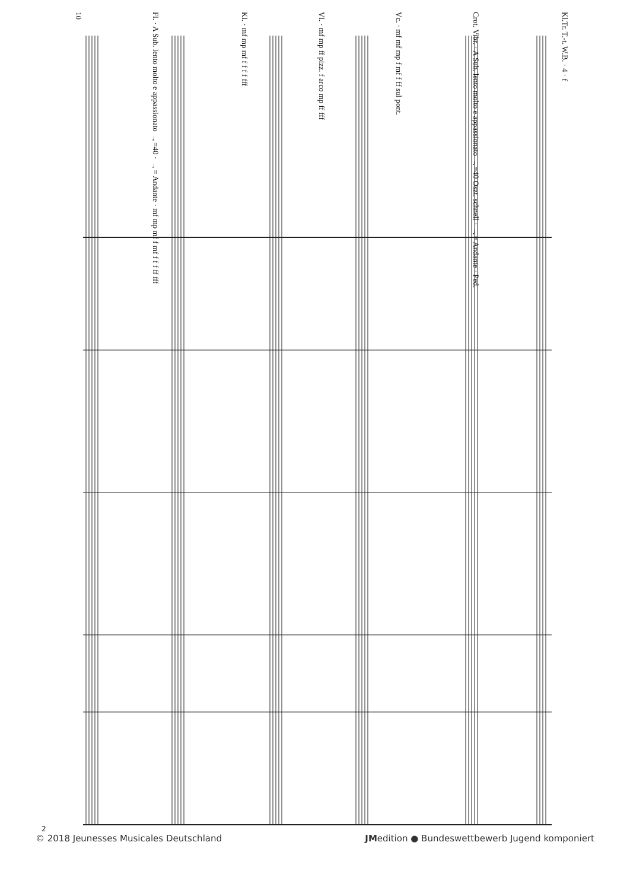10
Fl. · A Sub. lento molto e appassionato ♩=40 · ♩= Andante · mf mp mf f mf f f f ff fff
Kl. · mf mp mf f f f f fff
Vl. · mf mp ff pizz. f arco mp ff fff
Vc. · mf mf mp f mf f ff sul pont.
Crot. Vibr. · A Sub. lento molto e appassionato ♩=40 Oszt. schnell · ♩= Andante · Ped.
Kl.Tr. T.-t. W.B. · 4 · f
2
© 2018 Jeunesses Musicales Deutschland JMedition ● Bundeswettbewerb Jugend komponiert